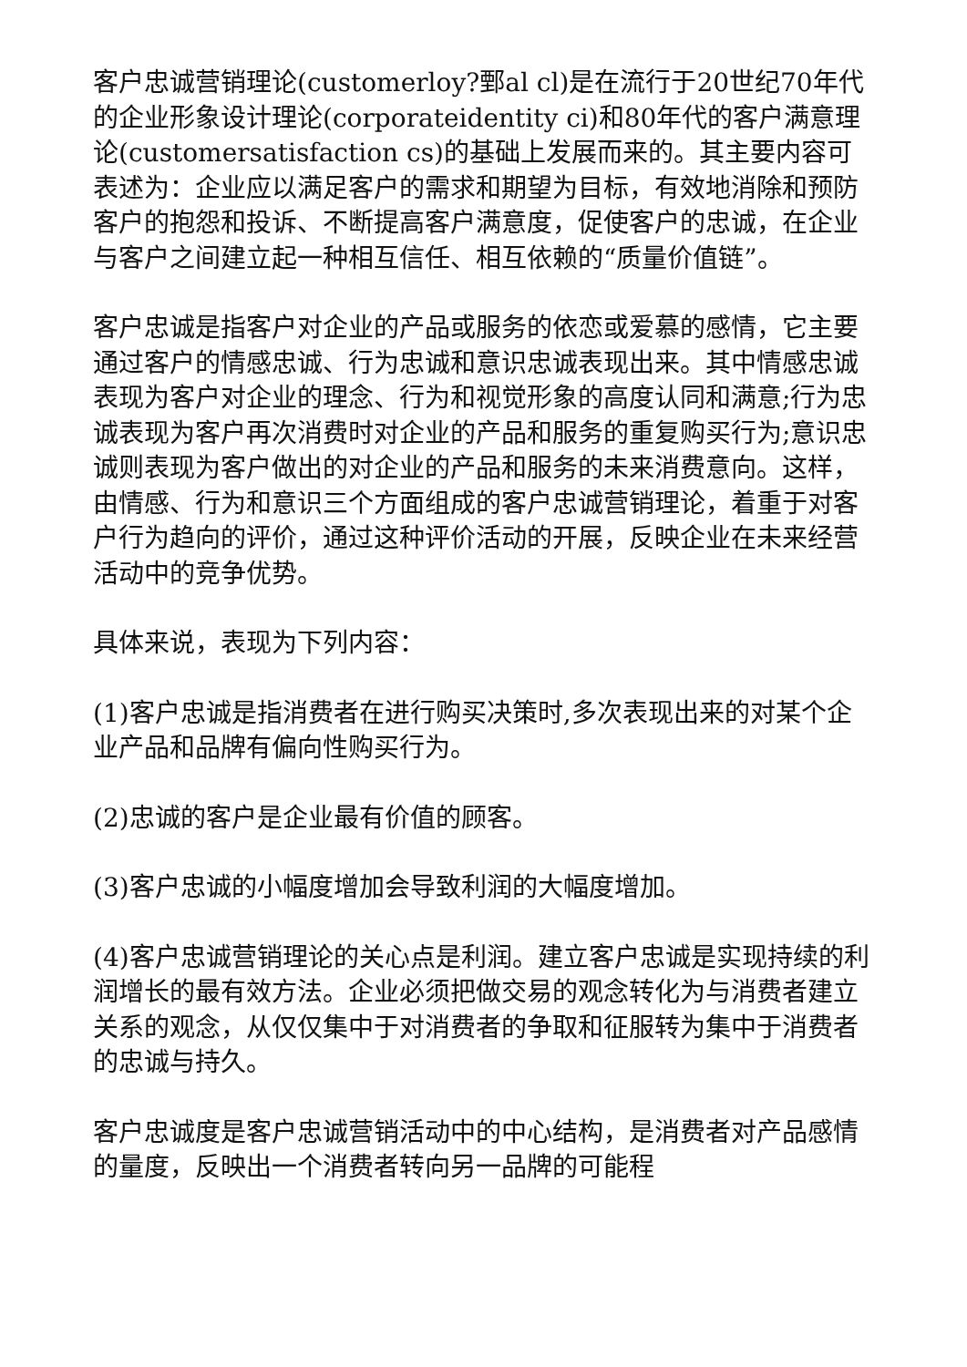客户忠诚营销理论(customerloy?鄄al cl)是在流行于20世纪70年代的企业形象设计理论(corporateidentity ci)和80年代的客户满意理论(customersatisfaction cs)的基础上发展而来的。其主要内容可表述为：企业应以满足客户的需求和期望为目标，有效地消除和预防客户的抱怨和投诉、不断提高客户满意度，促使客户的忠诚，在企业与客户之间建立起一种相互信任、相互依赖的“质量价值链”。
客户忠诚是指客户对企业的产品或服务的依恋或爱慕的感情，它主要通过客户的情感忠诚、行为忠诚和意识忠诚表现出来。其中情感忠诚表现为客户对企业的理念、行为和视觉形象的高度认同和满意;行为忠诚表现为客户再次消费时对企业的产品和服务的重复购买行为;意识忠诚则表现为客户做出的对企业的产品和服务的未来消费意向。这样，由情感、行为和意识三个方面组成的客户忠诚营销理论，着重于对客户行为趋向的评价，通过这种评价活动的开展，反映企业在未来经营活动中的竞争优势。
具体来说，表现为下列内容：
(1)客户忠诚是指消费者在进行购买决策时,多次表现出来的对某个企业产品和品牌有偏向性购买行为。
(2)忠诚的客户是企业最有价值的顾客。
(3)客户忠诚的小幅度增加会导致利润的大幅度增加。
(4)客户忠诚营销理论的关心点是利润。建立客户忠诚是实现持续的利润增长的最有效方法。企业必须把做交易的观念转化为与消费者建立关系的观念，从仅仅集中于对消费者的争取和征服转为集中于消费者的忠诚与持久。
客户忠诚度是客户忠诚营销活动中的中心结构，是消费者对产品感情的量度，反映出一个消费者转向另一品牌的可能程